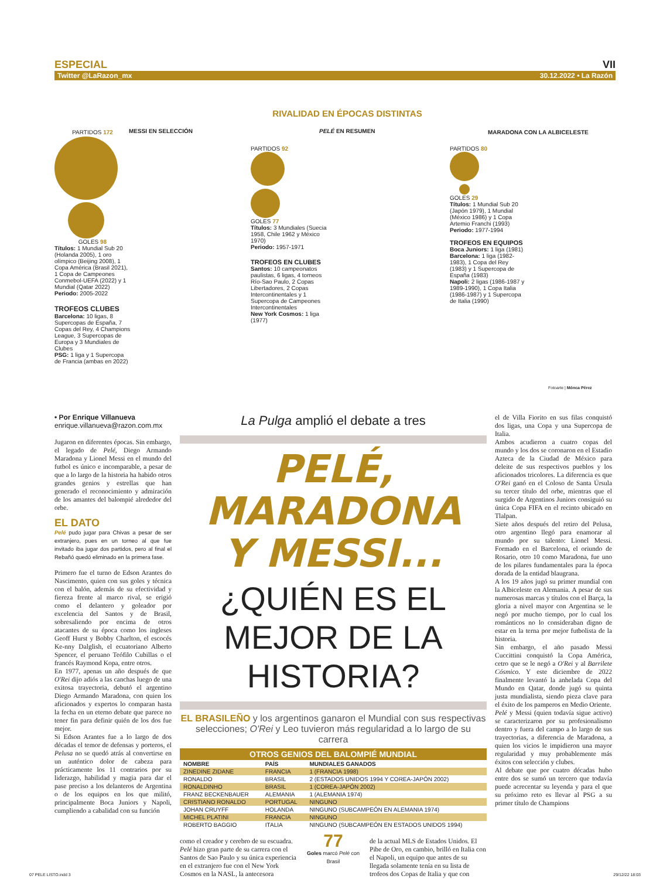ESPECIAL VII
Twitter @LaRazon_mx 30.12.2022 • La Razón
RIVALIDAD EN ÉPOCAS DISTINTAS
MESSI EN SELECCIÓN PELÉ EN RESUMEN MARADONA CON LA ALBICELESTE
PARTIDOS 172
GOLES 98
Títulos: 1 Mundial Sub 20 (Holanda 2005), 1 oro olímpico (Beijing 2008), 1 Copa América (Brasil 2021), 1 Copa de Campeones Conmebol-UEFA (2022) y 1 Mundial (Qatar 2022)
Periodo: 2005-2022
TROFEOS CLUBES
Barcelona: 10 ligas, 8 Supercopas de España, 7 Copas del Rey, 4 Champions League, 3 Supercopas de Europa y 3 Mundiales de Clubes
PSG: 1 liga y 1 Supercopa de Francia (ambas en 2022)
PARTIDOS 92
GOLES 77
Títulos: 3 Mundiales (Suecia 1958, Chile 1962 y México 1970)
Periodo: 1957-1971
TROFEOS EN CLUBES
Santos: 10 campeonatos paulistas, 6 ligas, 4 torneos Río-Sao Paulo, 2 Copas Libertadores, 2 Copas Intercontinentales y 1 Supercopa de Campeones Intercontinentales
New York Cosmos: 1 liga (1977)
PARTIDOS 80
GOLES 29
Títulos: 1 Mundial Sub 20 (Japón 1979), 1 Mundial (México 1986) y 1 Copa Artemio Franchi (1993)
Periodo: 1977-1994
TROFEOS EN EQUIPOS
Boca Juniors: 1 liga (1981)
Barcelona: 1 liga (1982-1983), 1 Copa del Rey (1983) y 1 Supercopa de España (1983)
Napoli: 2 ligas (1986-1987 y 1989-1990), 1 Copa Italia (1986-1987) y 1 Supercopa de Italia (1990)
Fotoarte | Mónca Pérez
• Por Enrique Villanueva
enrique.villanueva@razon.com.mx
Jugaron en diferentes épocas. Sin embargo, el legado de Pelé, Diego Armando Maradona y Lionel Messi en el mundo del futbol es único e incomparable, a pesar de que a lo largo de la historia ha habido otros grandes genios y estrellas que han generado el reconocimiento y admiración de los amantes del balompié alrededor del orbe.
EL DATO
Pelé pudo jugar para Chivas a pesar de ser extranjero, pues en un torneo al que fue invitado iba jugar dos partidos, pero al final el Rebañó quedó eliminado en la primera fase.
Primero fue el turno de Edson Arantes do Nascimento, quien con sus goles y técnica con el balón, además de su efectividad y fiereza frente al marco rival, se erigió como el delantero y goleador por excelencia del Santos y de Brasil, sobresaliendo por encima de otros atacantes de su época como los ingleses Geoff Hurst y Bobby Charlton, el escocés Ke-nny Dalglish, el ecuatoriano Alberto Spencer, el peruano Teófilo Cubillas o el francés Raymond Kopa, entre otros.
En 1977, apenas un año después de que O'Rei dijo adiós a las canchas luego de una exitosa trayectoria, debutó el argentino Diego Armando Maradona, con quien los aficionados y expertos lo comparan hasta la fecha en un eterno debate que parece no tener fin para definir quién de los dos fue mejor.
Si Edson Arantes fue a lo largo de dos décadas el temor de defensas y porteros, el Pelusa no se quedó atrás al convertirse en un auténtico dolor de cabeza para prácticamente los 11 contrarios por su liderazgo, habilidad y magia para dar el pase preciso a los delanteros de Argentina o de los equipos en los que militó, principalmente Boca Juniors y Napoli, cumpliendo a cabalidad con su función
La Pulga amplió el debate a tres
PELÉ, MARADONA
Y MESSI...
¿QUIÉN ES EL MEJOR DE LA HISTORIA?
EL BRASILEÑO y los argentinos ganaron el Mundial con sus respectivas selecciones; O'Rei y Leo tuvieron más regularidad a lo largo de su carrera
OTROS GENIOS DEL BALOMPIÉ MUNDIAL
| NOMBRE | PAÍS | MUNDIALES GANADOS |
| --- | --- | --- |
| ZINEDINE ZIDANE | FRANCIA | 1 (FRANCIA 1998) |
| RONALDO | BRASIL | 2 (ESTADOS UNIDOS 1994 Y COREA-JAPÓN 2002) |
| RONALDINHO | BRASIL | 1 (COREA-JAPÓN 2002) |
| FRANZ BECKENBAUER | ALEMANIA | 1 (ALEMANIA 1974) |
| CRISTIANO RONALDO | PORTUGAL | NINGUNO |
| JOHAN CRUYFF | HOLANDA | NINGUNO (SUBCAMPEÓN EN ALEMANIA 1974) |
| MICHEL PLATINI | FRANCIA | NINGUNO |
| ROBERTO BAGGIO | ITALIA | NINGUNO (SUBCAMPEÓN EN ESTADOS UNIDOS 1994) |
como el creador y cerebro de su escuadra. Pelé hizo gran parte de su carrera con el Santos de Sao Paulo y su única experiencia en el extranjero fue con el New York Cosmos en la NASL, la antecesora
77
Goles marcó Pelé con Brasil
de la actual MLS de Estados Unidos. El Pibe de Oro, en cambio, brilló en Italia con el Napoli, un equipo que antes de su llegada solamente tenía en su lista de trofeos dos Copas de Italia y que con
el de Villa Fiorito en sus filas conquistó dos ligas, una Copa y una Supercopa de Italia.
Ambos acudieron a cuatro copas del mundo y los dos se coronaron en el Estadio Azteca de la Ciudad de México para deleite de sus respectivos pueblos y los aficionados tricolores. La diferencia es que O'Rei ganó en el Coloso de Santa Úrsula su tercer título del orbe, mientras que el surgido de Argentinos Juniors consiguió su única Copa FIFA en el recinto ubicado en Tlalpan.
Siete años después del retiro del Pelusa, otro argentino llegó para enamorar al mundo por su talento: Lionel Messi. Formado en el Barcelona, el oriundo de Rosario, otro 10 como Maradona, fue uno de los pilares fundamentales para la época dorada de la entidad blaugrana.
A los 19 años jugó su primer mundial con la Albiceleste en Alemania. A pesar de sus numerosas marcas y títulos con el Barça, la gloria a nivel mayor con Argentina se le negó por mucho tiempo, por lo cual los románticos no lo consideraban digno de estar en la terna por mejor futbolista de la historia.
Sin embargo, el año pasado Messi Cuccittini conquistó la Copa América, cetro que se le negó a O'Rei y al Barrilete Cósmico. Y este diciembre de 2022 finalmente levantó la anhelada Copa del Mundo en Qatar, donde jugó su quinta justa mundialista, siendo pieza clave para el éxito de los pamperos en Medio Oriente.
Pelé y Messi (quien todavía sigue activo) se caracterizaron por su profesionalismo dentro y fuera del campo a lo largo de sus trayectorias, a diferencia de Maradona, a quien los vicios le impidieron una mayor regularidad y muy probablemente más éxitos con selección y clubes.
Al debate que por cuatro décadas hubo entre dos se sumó un tercero que todavía puede acrecentar su leyenda y para el que su próximo reto es llevar al PSG a su primer título de Champions
07 PELE LISTO.indd 3 29/12/22 18:03